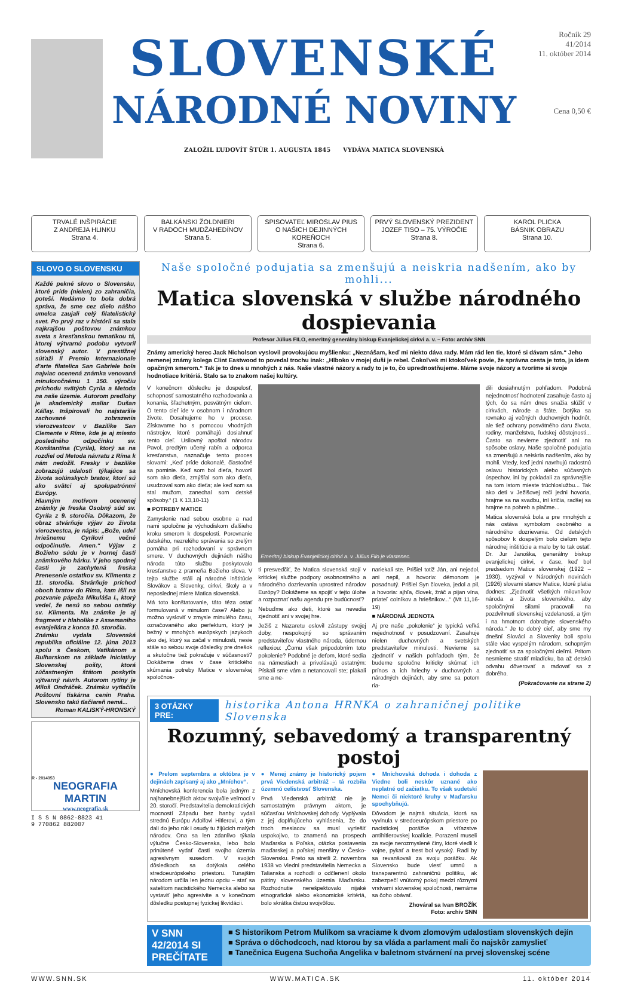SLOVENSKÉ
NÁRODNÉ NOVINY
ZALOŽIL ĽUDOVÍT ŠTÚR 1. AUGUSTA 1845 VYDÁVA MATICA SLOVENSKÁ
Ročník 29
41/2014
11. október 2014
Cena 0,50 €
TRVALÉ INŠPIRÁCIE
Z ANDREJA HLINKU
Strana 4.
BALKÁNSKI ŽOLDNIERI
V RADOCH MUDŽAHEDÍNOV
Strana 5.
SPISOVATEĽ MIROSLAV PIUS
O NAŠICH DEJINNÝCH KOREŇOCH
Strana 6.
PRVÝ SLOVENSKÝ PREZIDENT
JOZEF TISO – 75. VÝROČIE
Strana 8.
KAROL PLICKA
BÁSNIK OBRAZU
Strana 10.
SLOVO O SLOVENSKU
Každé pekné slovo o Slovensku, ktoré príde (nielen) zo zahraničia, poteší. Nedávno to bola dobrá správa, že sme cez dielo nášho umelca zaujali celý filatelistický svet. Po prvý raz v histórii sa stala najkrajšou poštovou známkou sveta s kresťanskou tematikou tá, ktorej výtvarnú podobu vytvoril slovenský autor. V prestížnej súťaži Il Premio Internazionale d'arte filatelica San Gabriele bola najviac ocenená známka venovaná minuloročnému 1 150. výročiu príchodu svätých Cyrila a Metoda na naše územie. Autorom predlohy je akademický maliar Dušan Kállay. Inšpirovali ho najstaršie zachované zobrazenia vierozvestcov v Bazilike San Clemente v Ríme, kde je aj miesto posledného odpočinku sv. Konštantína (Cyrila), ktorý sa na rozdiel od Metoda návratu z Ríma k nám nedožil. Fresky v bazilike zobrazujú udalosti týkajúce sa života solúnskych bratov, ktorí sú ako svätci aj spolupatrónmi Európy.
Hlavným motívom ocenenej známky je freska Osobný súd sv. Cyrila z 9. storočia. Dôkazom, že obraz stvárňuje výjav zo života vierozvestca, je nápis: „Bože, udeľ hriešnemu Cyrilovi večné odpočinutie. Amen.“ Výjav z Božieho súdu je v hornej časti známkového hárku. V jeho spodnej časti je zachytená freska Prenesenie ostatkov sv. Klimenta z 11. storočia. Stvárňuje príchod oboch bratov do Ríma, kam išli na pozvanie pápeža Mikuláša I., ktorý vedel, že nesú so sebou ostatky sv. Klimenta. Na známke je aj fragment v hlaholike z Assemaniho evanjeliára z konca 10. storočia.
Známku vydala Slovenská republika oficiálne 12. júna 2013 spolu s Českom, Vatikánom a Bulharskom na základe iniciatívy Slovenskej pošty, ktorá zúčastneným štátom poskytla výtvarný návrh. Autorom rytiny je Miloš Ondráček. Známku vytlačila Poštovní tiskárna cenin Praha. Slovensko takú tlačiareň nemá...
Roman KALISKÝ-HRONSKÝ
R - 2014053
NEOGRAFIA
MARTIN
www.neografia.sk
I S S N 0862-8823 41
9 770862 882007
Naše spoločné podujatia sa zmenšujú a neiskria nadšením, ako by mohli...
Matica slovenská v službe národného dospievania
Profesor Július FILO, emeritný generálny biskup Evanjelickej cirkvi a. v. – Foto: archív SNN
Známy americký herec Jack Nicholson vyslovil provokujúcu myšlienku: „Neznášam, keď mi niekto dáva rady. Mám rád len tie, ktoré si dávam sám.“ Jeho nemenej známy kolega Clint Eastwood to povedal trochu inak: „Hlboko v mojej duši je rebel. Čokoľvek mi ktokoľvek povie, že správna cesta je toto, ja idem opačným smerom.“ Tak je to dnes u mnohých z nás. Naše vlastné názory a rady to je to, čo uprednostňujeme. Máme svoje názory a tvoríme si svoje hodnotiace kritériá. Stalo sa to znakom našej kultúry.
V konečnom dôsledku je dospelosť, schopnosť samostatného rozhodovania a konania, šľachetným, posvätným cieľom. O tento cieľ ide v osobnom i národnom živote. Dosahujeme ho v procese. Získavame ho s pomocou vhodných nástrojov, ktoré pomáhajú dosiahnuť tento cieľ. Usilovný apoštol národov Pavol, predtým učený rabín a odporca kresťanstva, naznačuje tento proces slovami: „Keď príde dokonalé, čiastočné sa pominie. Keď som bol dieťa, hovoril som ako dieťa, zmýšľal som ako dieťa, usudzoval som ako dieťa; ale keď som sa stal mužom, zanechal som detské spôsoby.“ (1 K 13,10-11)
■ POTREBY MATICE
Zamyslenie nad sebou osobne a nad nami spoločne je východiskom ďalšieho kroku smerom k dospelosti. Porovnanie detského, nezrelého správania so zrelým pomáha pri rozhodovaní v správnom smere. V duchovných dejinách nášho národa túto službu poskytovalo kresťanstvo z prameňa Božieho slova. V tejto službe stáli aj národné inštitúcie Slovákov a Slovenky, cirkvi, školy a v neposlednej miere Matica slovenská.
Má toto konštatovanie, táto téza ostať formulovaná v minulom čase? Alebo ju možno vysloviť v zmysle minulého času, označovaného ako perfektum, ktorý je bežný v mnohých európskych jazykoch ako dej, ktorý sa začal v minulosti, nesie stále so sebou svoje dôsledky pre dnešok a skutočne tiež pokračuje v súčasnosti? Dokážeme dnes v čase kritického skúmania potreby Matice v slovenskej spoločnos-
Emeritný biskup Evanjelickej cirkvi a. v. Július Filo je vlastenec.
ti presvedčiť, že Matica slovenská stojí v kritickej službe podpory osobnostného a národného dozrievania uprostred národov Európy? Dokážeme sa spojiť v tejto úlohe a rozpoznať našu agendu pre budúcnosť?
Nebuďme ako deti, ktoré sa nevedia zjednotiť ani v svojej hre.
Ježiš z Nazaretu oslovil zástupy svojej doby, nespokojný so správaním predstaviteľov vlastného národa, údernou reflexiou: „Čomu však pripodobním toto pokolenie? Podobné je deťom, ktoré sedia na námestiach a privolávajú ostatným: Pískali sme vám a netancovali ste; plakali sme a ne-
nariekali ste. Prišiel totiž Ján, ani nejedol, ani nepil, a hovoria: démonom je posadnutý. Prišiel Syn človeka, jedol a pil, a hovoria: ajhľa, človek, žráč a pijan vína, priateľ colníkov a hriešnikov...“ (Mt 11,16-19)
■ NÁRODNÁ JEDNOTA
Aj pre naše „pokolenie“ je typická veľká nejednotnosť v posudzovaní. Zasahuje nielen duchovných a svetských predstaviteľov minulosti. Nevieme sa zjednotiť v našich pohľadoch tým, že budeme spoločne kriticky skúmať ich prínos a ich hriechy v duchovných a národných dejinách, aby sme sa potom ria-
dili dosiahnutým pohľadom. Podobná nejednotnosť hodnotení zasahuje často aj tých, čo sa nám dnes snažia slúžiť v cirkvách, národe a štáte. Dotýka sa rovnako aj večných duchovných hodnôt, ale tiež ochrany posvätného daru života, rodiny, manželstva, ľudskej dôstojnosti... Často sa nevieme zjednotiť ani na spôsobe oslavy. Naše spoločné podujatia sa zmenšujú a neiskria nadšením, ako by mohli. Vtedy, keď jedni navrhujú radostnú oslavu historických alebo súčasných úspechov, iní by pokladali za správnejšie na tom istom mieste trúchloslužbu... Tak ako deti v Ježišovej reči jedni hovoria, hrajme sa na svadbu, iní kričia, radšej sa hrajme na pohreb a plačme...
Matica slovenská bola a pre mnohých z nás ostáva symbolom osobného a národného dozrievania. Od detských spôsobov k dospelým bolo cieľom tejto národnej inštitúcie a malo by to tak ostať. Dr. Jur Janoška, generálny biskup evanjelickej cirkvi, v čase, keď bol predsedom Matice slovenskej (1922 – 1930), vyzýval v Národných novinách (1926) slovami stanov Matice, ktoré platia dodnes: „Zjednotiť všetkých milovníkov národa a života slovenského, aby spoločnými silami pracovali na pozdvihnutí slovenskej vzdelanosti, a tým i na hmotnom dobrobyte slovenského národa.“ Je to dobrý cieľ, aby sme my dnešní Slováci a Slovenky boli spolu stále viac vyspelým národom, schopným zjednotiť sa za spoločnými cieľmi. Pritom nesmieme stratiť mladícku, ba až detskú odvahu dôverovať a radovať sa z dobrého.
(Pokračovanie na strane 2)
3 OTÁZKY PRE: historika Antona HRNKA o zahraničnej politike Slovenska
Rozumný, sebavedomý a transparentný postoj
● Prelom septembra a októbra je v dejinách zapísaný aj ako „Mníchov“.
Mníchovská konferencia bola jedným z najhanebnejších aktov svojvôle veľmocí v 20. storočí. Predstavitelia demokratických mocností Západu bez hanby vydali strednú Európu Adolfovi Hitlerovi, a tým dali do jeho rúk i osudy tu žijúcich malých národov. Ona sa len zdanlivo týkala výlučne Česko-Slovenska, lebo bolo prinútené vydať časti svojho územia agresívnym susedom. V svojich dôsledkoch sa dotýkala celého stredoeurópskeho priestoru. Tunajším národom určila len jednu opciu – stať sa satelitom nacistického Nemecka alebo sa vystaviť jeho agresivite a v konečnom dôsledku postupnej fyzickej likvidácii.
● Menej známy je historický pojem prvá Viedenská arbitráž – tá rozbila územnú celistvosť Slovenska.
Prvá Viedenská arbitráž nie je samostatným právnym aktom, je súčasťou Mníchovskej dohody. Vyplývala z jej doplňujúceho vyhlásenia, že do troch mesiacov sa musí vyriešiť uspokojivo, to znamená na prospech Maďarska a Poľska, otázka postavenia maďarskej a poľskej menšiny v Česko-Slovensku. Preto sa stretli 2. novembra 1938 vo Viedni predstavitelia Nemecka a Talianska a rozhodli o odčlenení okolo pätiny slovenského územia Maďarsku. Rozhodnutie nerešpektovalo nijaké etnografické alebo ekonomické kritériá, bolo skrátka čistou svojvôľou.
● Mníchovská dohoda i dohoda z Viedne boli neskôr uznané ako neplatné od začiatku. To však sudetskí Nemci či niektoré kruhy v Maďarsku spochybňujú.
Dôvodom je najmä situácia, ktorá sa vyvinula v stredoeurópskom priestore po nacistickej porážke a víťazstve antihitlerovskej koalície. Porazení museli za svoje nerozmyslené činy, ktoré viedli k vojne, pykať a trest bol vysoký. Radi by sa revanšovali za svoju porážku. Ak Slovensko bude viesť umnú a transparentnú zahraničnú politiku, ak zabezpečí vnútorný pokoj medzi rôznymi vrstvami slovenskej spoločnosti, nemáme sa čoho obávať.
Zhováral sa Ivan BROŽÍK
Foto: archív SNN
V SNN 42/2014 SI PREČÍTATE
■ S historikom Petrom Mulíkom sa vraciame k dvom zlomovým udalostiam slovenských dejín
■ Správa o dôchodcoch, nad ktorou by sa vláda a parlament mali čo najskôr zamyslieť
■ Tanečnica Eugena Suchoňa Angelika v baletnom stvárnení na prvej slovenskej scéne
WWW.SNN.SK WWW.MATICA.SK 11. október 2014